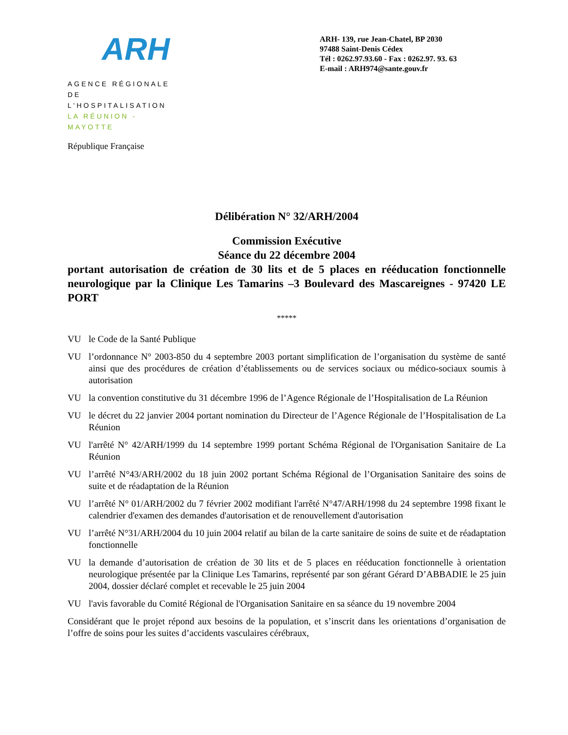ARH
AGENCE RÉGIONALE
DE L'HOSPITALISATION
LA RÉUNION - MAYOTTE
République Française
ARH- 139, rue Jean-Chatel, BP 2030
97488 Saint-Denis Cédex
Tél : 0262.97.93.60 - Fax : 0262.97. 93. 63
E-mail : ARH974@sante.gouv.fr
Délibération N° 32/ARH/2004
Commission Exécutive
Séance du 22 décembre 2004
portant autorisation de création de 30 lits et de 5 places en rééducation fonctionnelle neurologique par la Clinique Les Tamarins –3 Boulevard des Mascareignes - 97420 LE PORT
*****
VU le Code de la Santé Publique
VU l’ordonnance N° 2003-850 du 4 septembre 2003 portant simplification de l’organisation du système de santé ainsi que des procédures de création d’établissements ou de services sociaux ou médico-sociaux soumis à autorisation
VU la convention constitutive du 31 décembre 1996 de l’Agence Régionale de l’Hospitalisation de La Réunion
VU le décret du 22 janvier 2004 portant nomination du Directeur de l’Agence Régionale de l’Hospitalisation de La Réunion
VU l'arrêté N° 42/ARH/1999 du 14 septembre 1999 portant Schéma Régional de l'Organisation Sanitaire de La Réunion
VU l’arrêté N°43/ARH/2002 du 18 juin 2002 portant Schéma Régional de l’Organisation Sanitaire des soins de suite et de réadaptation de la Réunion
VU l’arrêté N° 01/ARH/2002 du 7 février 2002 modifiant l'arrêté N°47/ARH/1998 du 24 septembre 1998 fixant le calendrier d'examen des demandes d'autorisation et de renouvellement d'autorisation
VU l’arrêté N°31/ARH/2004 du 10 juin 2004 relatif au bilan de la carte sanitaire de soins de suite et de réadaptation fonctionnelle
VU la demande d’autorisation de création de 30 lits et de 5 places en rééducation fonctionnelle à orientation neurologique présentée par la Clinique Les Tamarins, représenté par son gérant Gérard D’ABBADIE le 25 juin 2004, dossier déclaré complet et recevable le 25 juin 2004
VU l'avis favorable du Comité Régional de l'Organisation Sanitaire en sa séance du 19 novembre 2004
Considérant que le projet répond aux besoins de la population, et s’inscrit dans les orientations d’organisation de l’offre de soins pour les suites d’accidents vasculaires cérébraux,